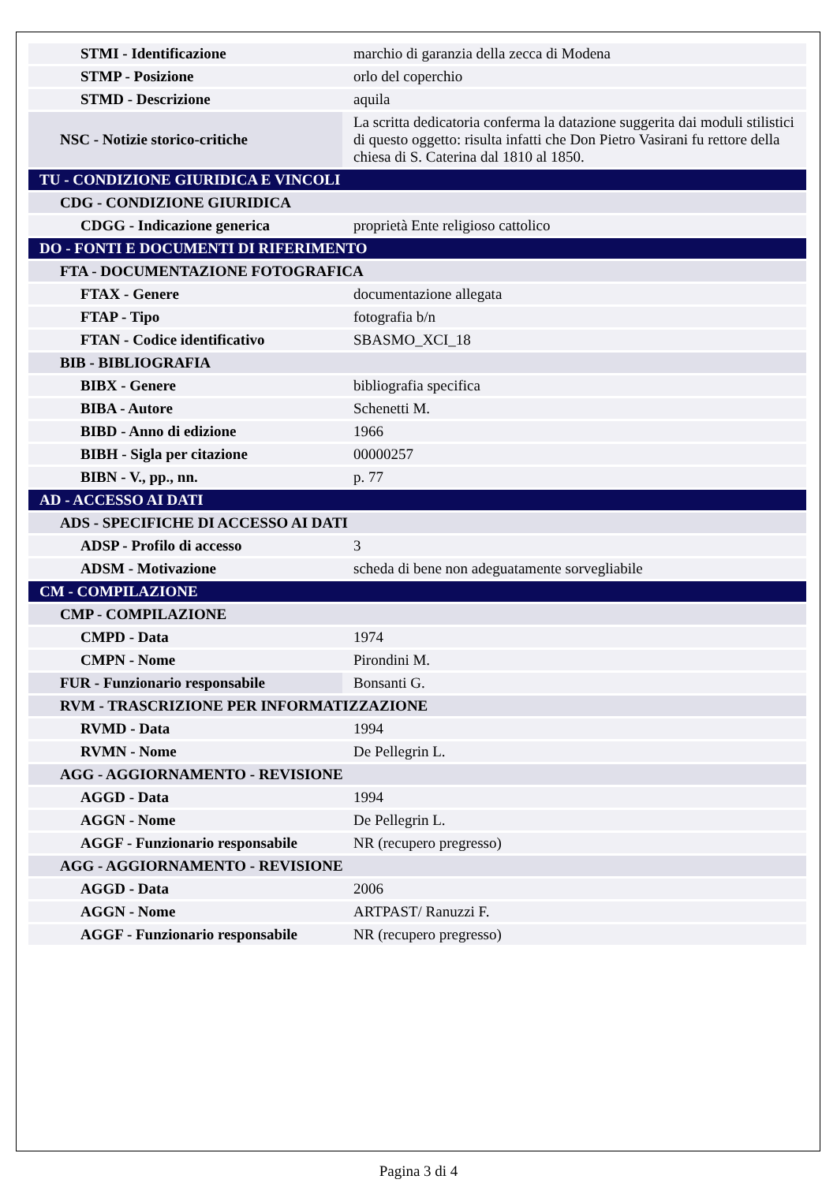| STMI - Identificazione | marchio di garanzia della zecca di Modena |
| STMP - Posizione | orlo del coperchio |
| STMD - Descrizione | aquila |
| NSC - Notizie storico-critiche | La scritta dedicatoria conferma la datazione suggerita dai moduli stilistici di questo oggetto: risulta infatti che Don Pietro Vasirani fu rettore della chiesa di S. Caterina dal 1810 al 1850. |
| TU - CONDIZIONE GIURIDICA E VINCOLI | |
| CDG - CONDIZIONE GIURIDICA | |
| CDGG - Indicazione generica | proprietà Ente religioso cattolico |
| DO - FONTI E DOCUMENTI DI RIFERIMENTO | |
| FTA - DOCUMENTAZIONE FOTOGRAFICA | |
| FTAX - Genere | documentazione allegata |
| FTAP - Tipo | fotografia b/n |
| FTAN - Codice identificativo | SBASMO_XCI_18 |
| BIB - BIBLIOGRAFIA | |
| BIBX - Genere | bibliografia specifica |
| BIBA - Autore | Schenetti M. |
| BIBD - Anno di edizione | 1966 |
| BIBH - Sigla per citazione | 00000257 |
| BIBN - V., pp., nn. | p. 77 |
| AD - ACCESSO AI DATI | |
| ADS - SPECIFICHE DI ACCESSO AI DATI | |
| ADSP - Profilo di accesso | 3 |
| ADSM - Motivazione | scheda di bene non adeguatamente sorvegliabile |
| CM - COMPILAZIONE | |
| CMP - COMPILAZIONE | |
| CMPD - Data | 1974 |
| CMPN - Nome | Pirondini M. |
| FUR - Funzionario responsabile | Bonsanti G. |
| RVM - TRASCRIZIONE PER INFORMATIZZAZIONE | |
| RVMD - Data | 1994 |
| RVMN - Nome | De Pellegrin L. |
| AGG - AGGIORNAMENTO - REVISIONE | |
| AGGD - Data | 1994 |
| AGGN - Nome | De Pellegrin L. |
| AGGF - Funzionario responsabile | NR (recupero pregresso) |
| AGG - AGGIORNAMENTO - REVISIONE | |
| AGGD - Data | 2006 |
| AGGN - Nome | ARTPAST/ Ranuzzi F. |
| AGGF - Funzionario responsabile | NR (recupero pregresso) |
Pagina 3 di 4